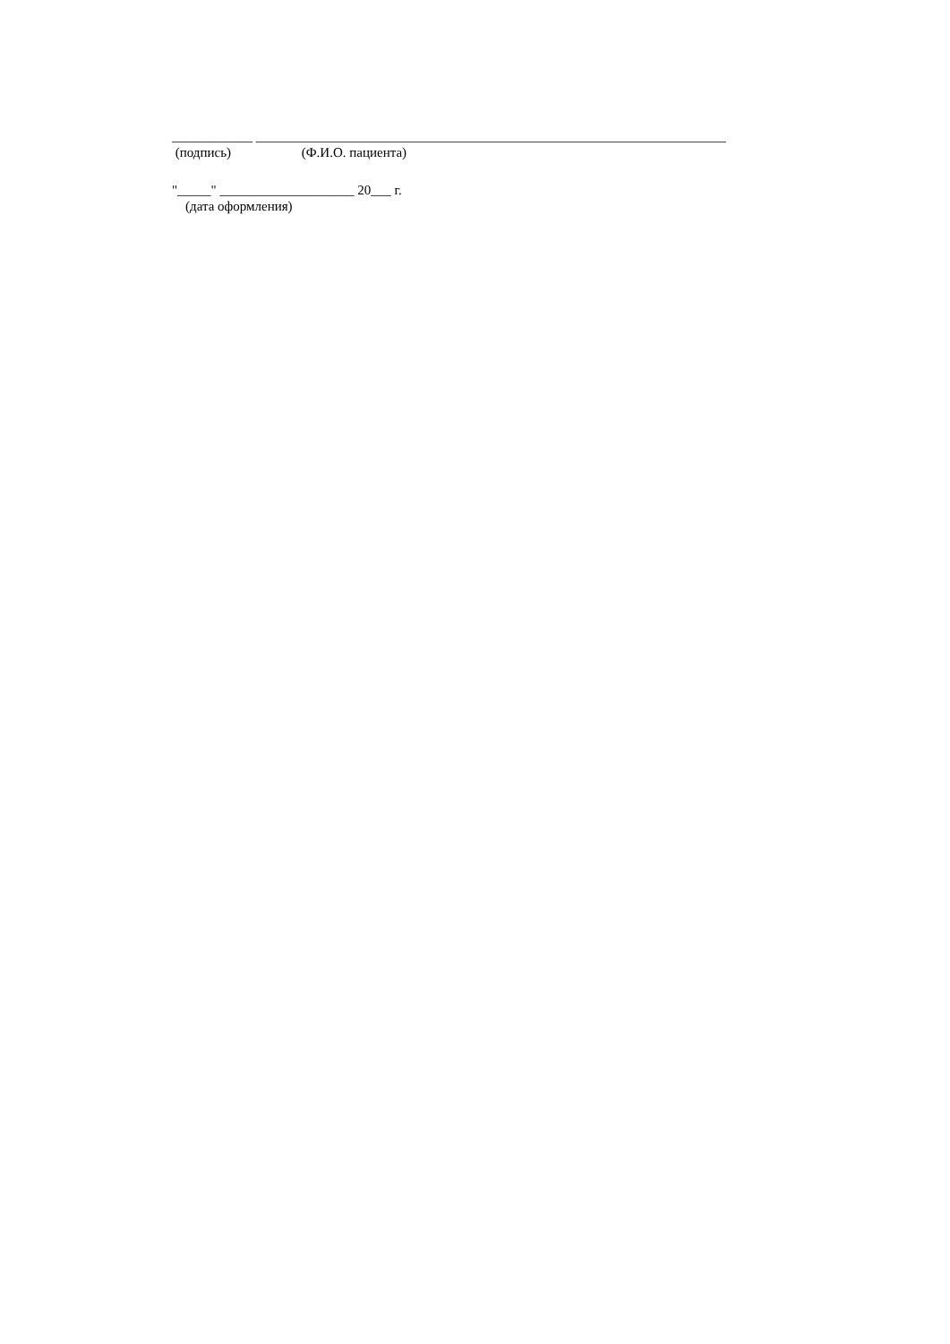____________ ______________________________________________________________________
(подпись) (Ф.И.О. пациента)
"_____" ____________________ 20___ г.
(дата оформления)